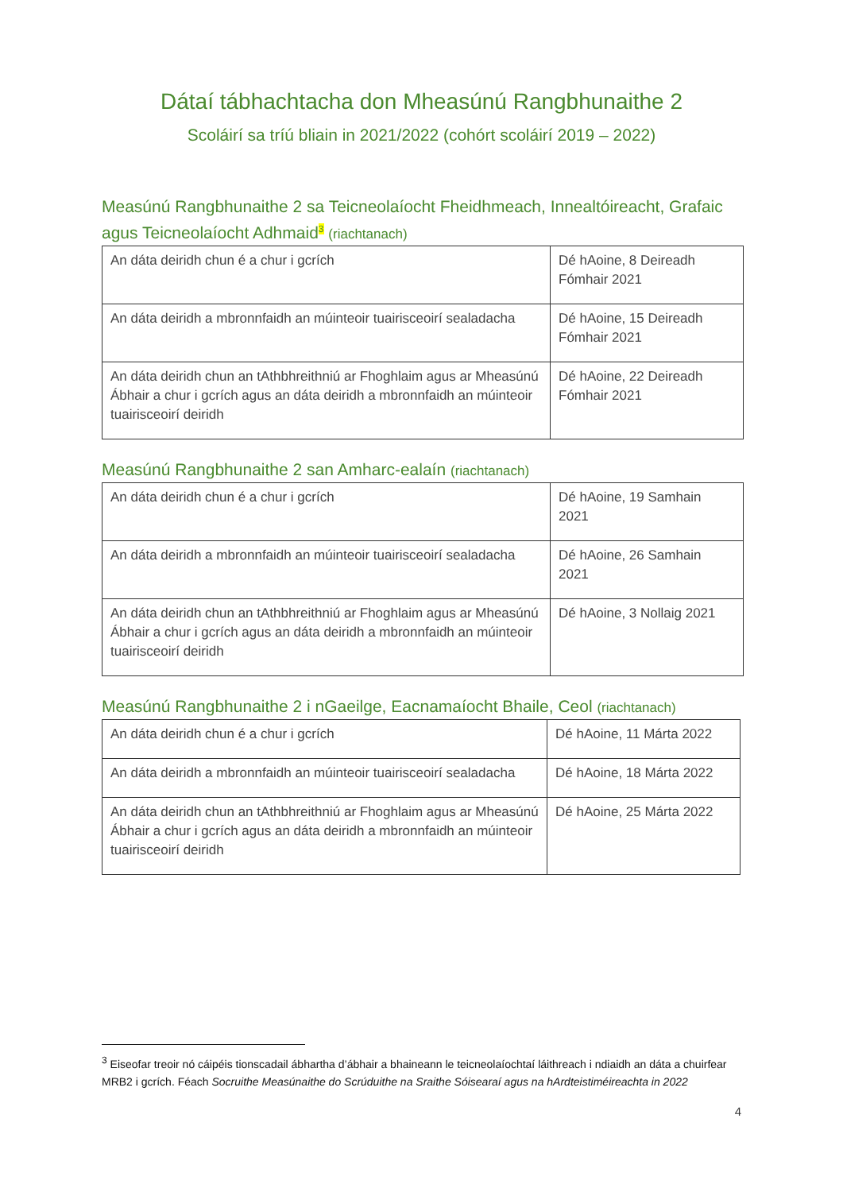Dátaí tábhachtacha don Mheasúnú Rangbhunaithe 2
Scoláirí sa tríú bliain in 2021/2022 (cohórt scoláirí 2019 – 2022)
Measúnú Rangbhunaithe 2 sa Teicneolaíocht Fheidhmeach, Innealtóireacht, Grafaic agus Teicneolaíocht Adhmaid<sup>3</sup> (riachtanach)
| An dáta deiridh chun é a chur i gcrích | Dé hAoine, 8 Deireadh Fómhair 2021 |
| An dáta deiridh a mbronnfaidh an múinteoir tuairisceoirí sealadacha | Dé hAoine, 15 Deireadh Fómhair 2021 |
| An dáta deiridh chun an tAthbhreithniú ar Fhoghlaim agus ar Mheasúnú Ábhair a chur i gcrích agus an dáta deiridh a mbronnfaidh an múinteoir tuairisceoirí deiridh | Dé hAoine, 22 Deireadh Fómhair 2021 |
Measúnú Rangbhunaithe 2 san Amharc-ealaín (riachtanach)
| An dáta deiridh chun é a chur i gcrích | Dé hAoine, 19 Samhain 2021 |
| An dáta deiridh a mbronnfaidh an múinteoir tuairisceoirí sealadacha | Dé hAoine, 26 Samhain 2021 |
| An dáta deiridh chun an tAthbhreithniú ar Fhoghlaim agus ar Mheasúnú Ábhair a chur i gcrích agus an dáta deiridh a mbronnfaidh an múinteoir tuairisceoirí deiridh | Dé hAoine, 3 Nollaig 2021 |
Measúnú Rangbhunaithe 2 i nGaeilge, Eacnamaíocht Bhaile, Ceol (riachtanach)
| An dáta deiridh chun é a chur i gcrích | Dé hAoine, 11 Márta 2022 |
| An dáta deiridh a mbronnfaidh an múinteoir tuairisceoirí sealadacha | Dé hAoine, 18 Márta 2022 |
| An dáta deiridh chun an tAthbhreithniú ar Fhoghlaim agus ar Mheasúnú Ábhair a chur i gcrích agus an dáta deiridh a mbronnfaidh an múinteoir tuairisceoirí deiridh | Dé hAoine, 25 Márta 2022 |
<sup>3</sup> Eiseofar treoir nó cáipéis tionscadail ábhartha d’ábhair a bhaineann le teicneolaíochtaí láithreach i ndiaidh an dáta a chuirfear MRB2 i gcrích. Féach Socruithe Measúnaithe do Scrúduithe na Sraithe Sóisearaí agus na hArdteistiméireachta in 2022
4